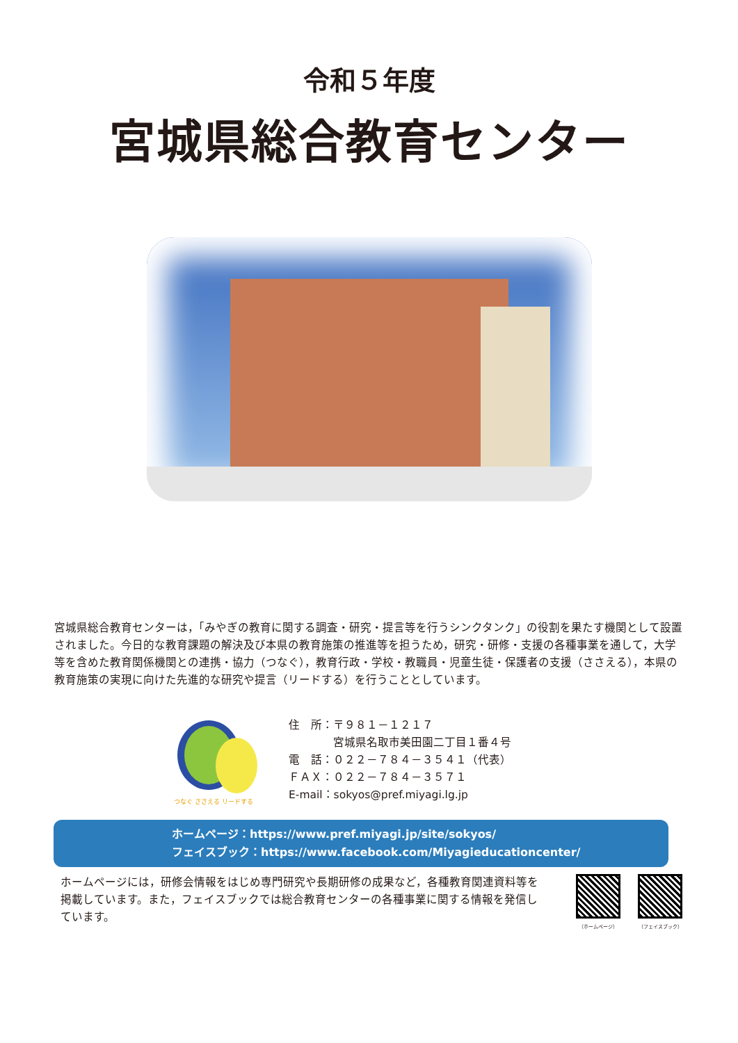令和５年度
宮城県総合教育センター
宮城県総合教育センターは，「みやぎの教育に関する調査・研究・提言等を行うシンクタンク」の役割を果たす機関として設置されました。今日的な教育課題の解決及び本県の教育施策の推進等を担うため，研究・研修・支援の各種事業を通して，大学等を含めた教育関係機関との連携・協力（つなぐ），教育行政・学校・教職員・児童生徒・保護者の支援（ささえる），本県の教育施策の実現に向けた先進的な研究や提言（リードする）を行うこととしています。
つなぐ ささえる リードする
住　所：〒９８１－１２１７
　　　　宮城県名取市美田園二丁目１番４号
電　話：０２２－７８４－３５４１（代表）
ＦＡＸ：０２２－７８４－３５７１
E-mail：sokyos@pref.miyagi.lg.jp
ホームページ：https://www.pref.miyagi.jp/site/sokyos/
フェイスブック：https://www.facebook.com/Miyagieducationcenter/
ホームページには，研修会情報をはじめ専門研究や長期研修の成果など，各種教育関連資料等を掲載しています。また，フェイスブックでは総合教育センターの各種事業に関する情報を発信しています。
（ホームページ） （フェイスブック）